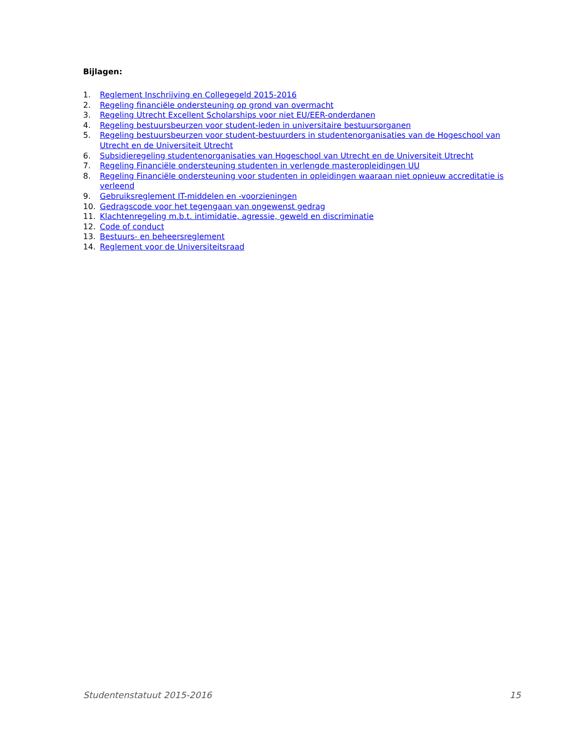Bijlagen:
1. Reglement Inschrijving en Collegegeld 2015-2016
2. Regeling financiële ondersteuning op grond van overmacht
3. Regeling Utrecht Excellent Scholarships voor niet EU/EER-onderdanen
4. Regeling bestuursbeurzen voor student-leden in universitaire bestuursorganen
5. Regeling bestuursbeurzen voor student-bestuurders in studentenorganisaties van de Hogeschool van Utrecht en de Universiteit Utrecht
6. Subsidieregeling studentenorganisaties van Hogeschool van Utrecht en de Universiteit Utrecht
7. Regeling Financiële ondersteuning studenten in verlengde masteropleidingen UU
8. Regeling Financiële ondersteuning voor studenten in opleidingen waaraan niet opnieuw accreditatie is verleend
9. Gebruiksreglement IT-middelen en -voorzieningen
10. Gedragscode voor het tegengaan van ongewenst gedrag
11. Klachtenregeling m.b.t. intimidatie, agressie, geweld en discriminatie
12. Code of conduct
13. Bestuurs- en beheersreglement
14. Reglement voor de Universiteitsraad
Studentenstatuut 2015-2016 15